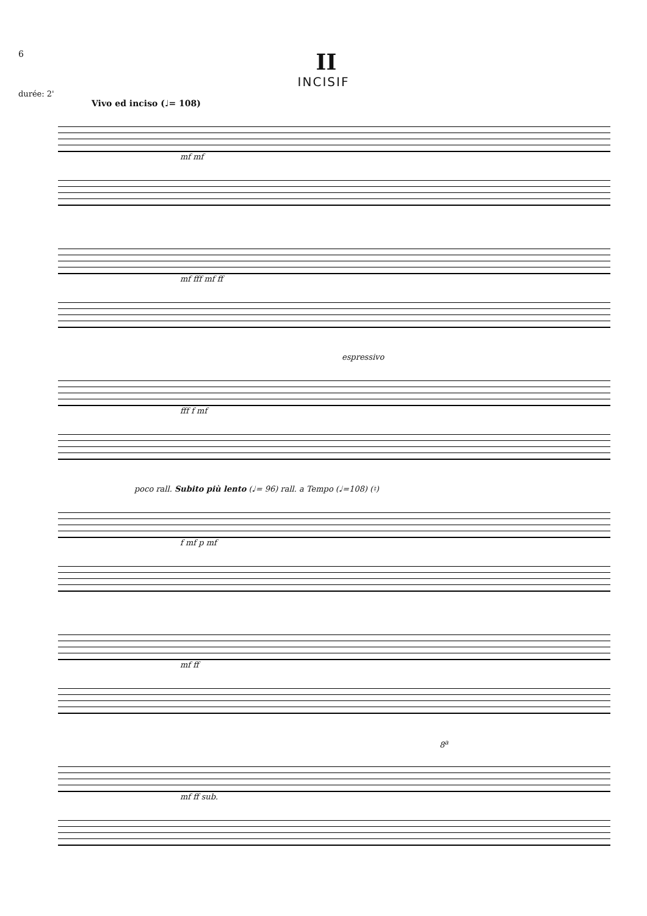6
II
INCISIF
durée: 2'
Vivo ed inciso (♩= 108)
mf mf
mf fff mf ff
espressivo
fff f mf
poco rall. Subito più lento (♩= 96) rall. a Tempo (♩=108) (♮)
f mf p mf
mf ff
8<sup>a</sup>
mf ff sub.